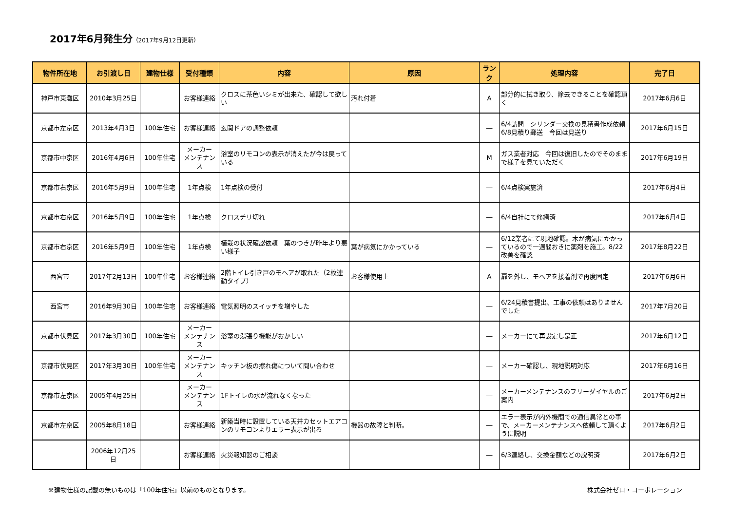2017年6月発生分（2017年9月12日更新）
| 物件所在地 | お引渡し日 | 建物仕様 | 受付種類 | 内容 | 原因 | ランク | 処理内容 | 完了日 |
| --- | --- | --- | --- | --- | --- | --- | --- | --- |
| 神戸市東灘区 | 2010年3月25日 | | お客様連絡 | クロスに茶色いシミが出来た、確認して欲しい | 汚れ付着 | A | 部分的に拭き取り、除去できることを確認頂く | 2017年6月6日 |
| 京都市左京区 | 2013年4月3日 | 100年住宅 | お客様連絡 | 玄関ドアの調整依頼 | | ― | 6/4訪問 シリンダー交換の見積書作成依頼 6/8見積り郵送 今回は見送り | 2017年6月15日 |
| 京都市中京区 | 2016年4月6日 | 100年住宅 | メーカー メンテナンス | 浴室のリモコンの表示が消えたが今は戻っている | | M | ガス業者対応 今回は復旧したのでそのままで様子を見ていただく | 2017年6月19日 |
| 京都市右京区 | 2016年5月9日 | 100年住宅 | 1年点検 | 1年点検の受付 | | ― | 6/4点検実施済 | 2017年6月4日 |
| 京都市右京区 | 2016年5月9日 | 100年住宅 | 1年点検 | クロスチリ切れ | | ― | 6/4自社にて修繕済 | 2017年6月4日 |
| 京都市右京区 | 2016年5月9日 | 100年住宅 | 1年点検 | 植栽の状況確認依頼 葉のつきが昨年より悪い様子 | 葉が病気にかかっている | ― | 6/12業者にて現地確認。木が病気にかかっているので一週間おきに薬剤を施工。8/22改善を確認 | 2017年8月22日 |
| 西宮市 | 2017年2月13日 | 100年住宅 | お客様連絡 | 2階トイレ引き戸のモヘアが取れた（2枚連動タイプ） | お客様使用上 | A | 扉を外し、モヘアを接着剤で再度固定 | 2017年6月6日 |
| 西宮市 | 2016年9月30日 | 100年住宅 | お客様連絡 | 電気照明のスイッチを増やした | | ― | 6/24見積書提出、工事の依頼はありませんでした | 2017年7月20日 |
| 京都市伏見区 | 2017年3月30日 | 100年住宅 | メーカー メンテナンス | 浴室の湯張り機能がおかしい | | ― | メーカーにて再設定し是正 | 2017年6月12日 |
| 京都市伏見区 | 2017年3月30日 | 100年住宅 | メーカー メンテナンス | キッチン板の擦れ傷について問い合わせ | | ― | メーカー確認し、現地説明対応 | 2017年6月16日 |
| 京都市左京区 | 2005年4月25日 | | メーカー メンテナンス | 1Fトイレの水が流れなくなった | | ― | メーカーメンテナンスのフリーダイヤルのご案内 | 2017年6月2日 |
| 京都市左京区 | 2005年8月18日 | | お客様連絡 | 新築当時に設置している天井カセットエアコンのリモコンよりエラー表示が出る | 機器の故障と判断。 | ― | エラー表示が内外機間での通信異常との事で、メーカーメンテナンスへ依頼して頂くように説明 | 2017年6月2日 |
| | 2006年12月25日 | | お客様連絡 | 火災報知器のご相談 | | ― | 6/3連絡し、交換金額などの説明済 | 2017年6月2日 |
※建物仕様の記載の無いものは「100年住宅」以前のものとなります。 株式会社ゼロ・コーポレーション